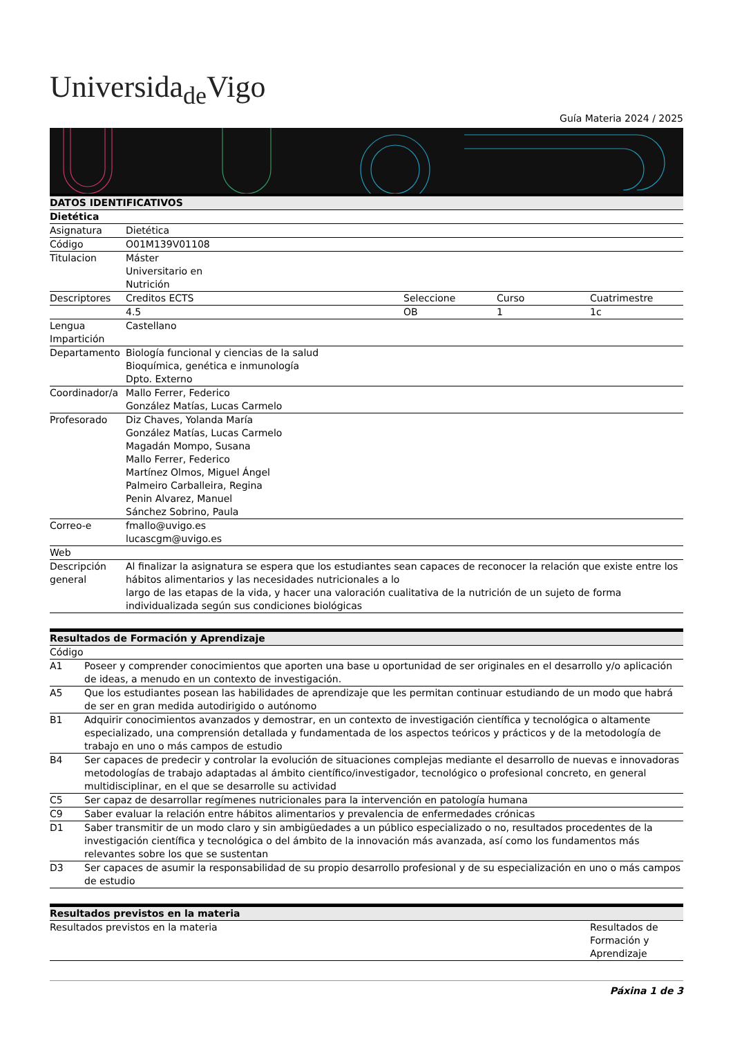Universida<sub>de</sub>Vigo
Guía Materia 2024 / 2025
| DATOS IDENTIFICATIVOS | | | | |
| --- | --- | --- | --- | --- |
| Dietética | | | | |
| Asignatura | Dietética | | | |
| Código | O01M139V01108 | | | |
| Titulacion | Máster Universitario en Nutrición | | | |
| Descriptores | Creditos ECTS | Seleccione | Curso | Cuatrimestre |
| | 4.5 | OB | 1 | 1c |
| Lengua Impartición | Castellano | | | |
| Departamento | Biología funcional y ciencias de la salud Bioquímica, genética e inmunología Dpto. Externo | | | |
| Coordinador/a | Mallo Ferrer, Federico González Matías, Lucas Carmelo | | | |
| Profesorado | Diz Chaves, Yolanda María González Matías, Lucas Carmelo Magadán Mompo, Susana Mallo Ferrer, Federico Martínez Olmos, Miguel Ángel Palmeiro Carballeira, Regina Penin Alvarez, Manuel Sánchez Sobrino, Paula | | | |
| Correo-e | fmallo@uvigo.es lucascgm@uvigo.es | | | |
| Web | | | | |
| Descripción general | Al finalizar la asignatura se espera que los estudiantes sean capaces de reconocer la relación que existe entre los hábitos alimentarios y las necesidades nutricionales a lo largo de las etapas de la vida, y hacer una valoración cualitativa de la nutrición de un sujeto de forma individualizada según sus condiciones biológicas | | | |
| Resultados de Formación y Aprendizaje | |
| --- | --- |
| Código | |
| A1 | Poseer y comprender conocimientos que aporten una base u oportunidad de ser originales en el desarrollo y/o aplicación de ideas, a menudo en un contexto de investigación. |
| A5 | Que los estudiantes posean las habilidades de aprendizaje que les permitan continuar estudiando de un modo que habrá de ser en gran medida autodirigido o autónomo |
| B1 | Adquirir conocimientos avanzados y demostrar, en un contexto de investigación científica y tecnológica o altamente especializado, una comprensión detallada y fundamentada de los aspectos teóricos y prácticos y de la metodología de trabajo en uno o más campos de estudio |
| B4 | Ser capaces de predecir y controlar la evolución de situaciones complejas mediante el desarrollo de nuevas e innovadoras metodologías de trabajo adaptadas al ámbito científico/investigador, tecnológico o profesional concreto, en general multidisciplinar, en el que se desarrolle su actividad |
| C5 | Ser capaz de desarrollar regímenes nutricionales para la intervención en patología humana |
| C9 | Saber evaluar la relación entre hábitos alimentarios y prevalencia de enfermedades crónicas |
| D1 | Saber transmitir de un modo claro y sin ambigüedades a un público especializado o no, resultados procedentes de la investigación científica y tecnológica o del ámbito de la innovación más avanzada, así como los fundamentos más relevantes sobre los que se sustentan |
| D3 | Ser capaces de asumir la responsabilidad de su propio desarrollo profesional y de su especialización en uno o más campos de estudio |
| Resultados previstos en la materia | |
| --- | --- |
| Resultados previstos en la materia | Resultados de Formación y Aprendizaje |
Páxina 1 de 3